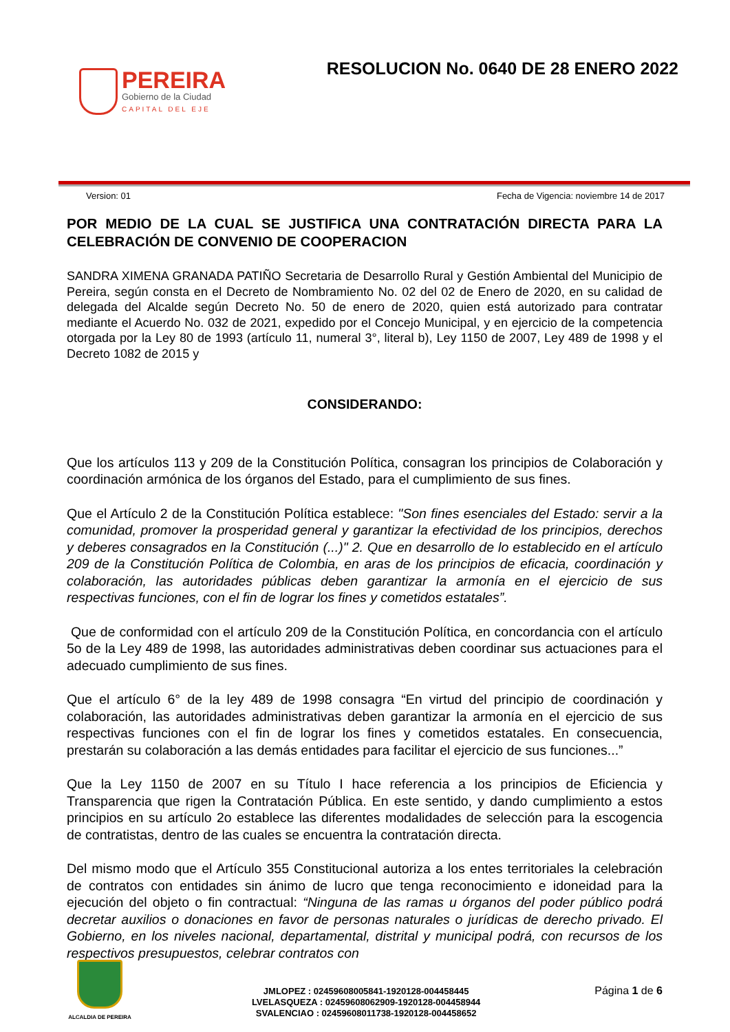PEREIRA
Gobierno de la Ciudad
CAPITAL DEL EJE
RESOLUCION No. 0640 DE 28 ENERO 2022
Version: 01 Fecha de Vigencia: noviembre 14 de 2017
POR MEDIO DE LA CUAL SE JUSTIFICA UNA CONTRATACIÓN DIRECTA PARA LA CELEBRACIÓN DE CONVENIO DE COOPERACION
SANDRA XIMENA GRANADA PATIÑO Secretaria de Desarrollo Rural y Gestión Ambiental del Municipio de Pereira, según consta en el Decreto de Nombramiento No. 02 del 02 de Enero de 2020, en su calidad de delegada del Alcalde según Decreto No. 50 de enero de 2020, quien está autorizado para contratar mediante el Acuerdo No. 032 de 2021, expedido por el Concejo Municipal, y en ejercicio de la competencia otorgada por la Ley 80 de 1993 (artículo 11, numeral 3°, literal b), Ley 1150 de 2007, Ley 489 de 1998 y el Decreto 1082 de 2015 y
CONSIDERANDO:
Que los artículos 113 y 209 de la Constitución Política, consagran los principios de Colaboración y coordinación armónica de los órganos del Estado, para el cumplimiento de sus fines.
Que el Artículo 2 de la Constitución Política establece: "Son fines esenciales del Estado: servir a la comunidad, promover la prosperidad general y garantizar la efectividad de los principios, derechos y deberes consagrados en la Constitución (...)" 2. Que en desarrollo de lo establecido en el artículo 209 de la Constitución Política de Colombia, en aras de los principios de eficacia, coordinación y colaboración, las autoridades públicas deben garantizar la armonía en el ejercicio de sus respectivas funciones, con el fin de lograr los fines y cometidos estatales”.
Que de conformidad con el artículo 209 de la Constitución Política, en concordancia con el artículo 5o de la Ley 489 de 1998, las autoridades administrativas deben coordinar sus actuaciones para el adecuado cumplimiento de sus fines.
Que el artículo 6° de la ley 489 de 1998 consagra “En virtud del principio de coordinación y colaboración, las autoridades administrativas deben garantizar la armonía en el ejercicio de sus respectivas funciones con el fin de lograr los fines y cometidos estatales. En consecuencia, prestarán su colaboración a las demás entidades para facilitar el ejercicio de sus funciones...”
Que la Ley 1150 de 2007 en su Título I hace referencia a los principios de Eficiencia y Transparencia que rigen la Contratación Pública. En este sentido, y dando cumplimiento a estos principios en su artículo 2o establece las diferentes modalidades de selección para la escogencia de contratistas, dentro de las cuales se encuentra la contratación directa.
Del mismo modo que el Artículo 355 Constitucional autoriza a los entes territoriales la celebración de contratos con entidades sin ánimo de lucro que tenga reconocimiento e idoneidad para la ejecución del objeto o fin contractual: “Ninguna de las ramas u órganos del poder público podrá decretar auxilios o donaciones en favor de personas naturales o jurídicas de derecho privado. El Gobierno, en los niveles nacional, departamental, distrital y municipal podrá, con recursos de los respectivos presupuestos, celebrar contratos con
ALCALDIA DE PEREIRA
JMLOPEZ : 02459608005841-1920128-004458445
LVELASQUEZA : 02459608062909-1920128-004458944
SVALENCIAO : 02459608011738-1920128-004458652
Página 1 de 6